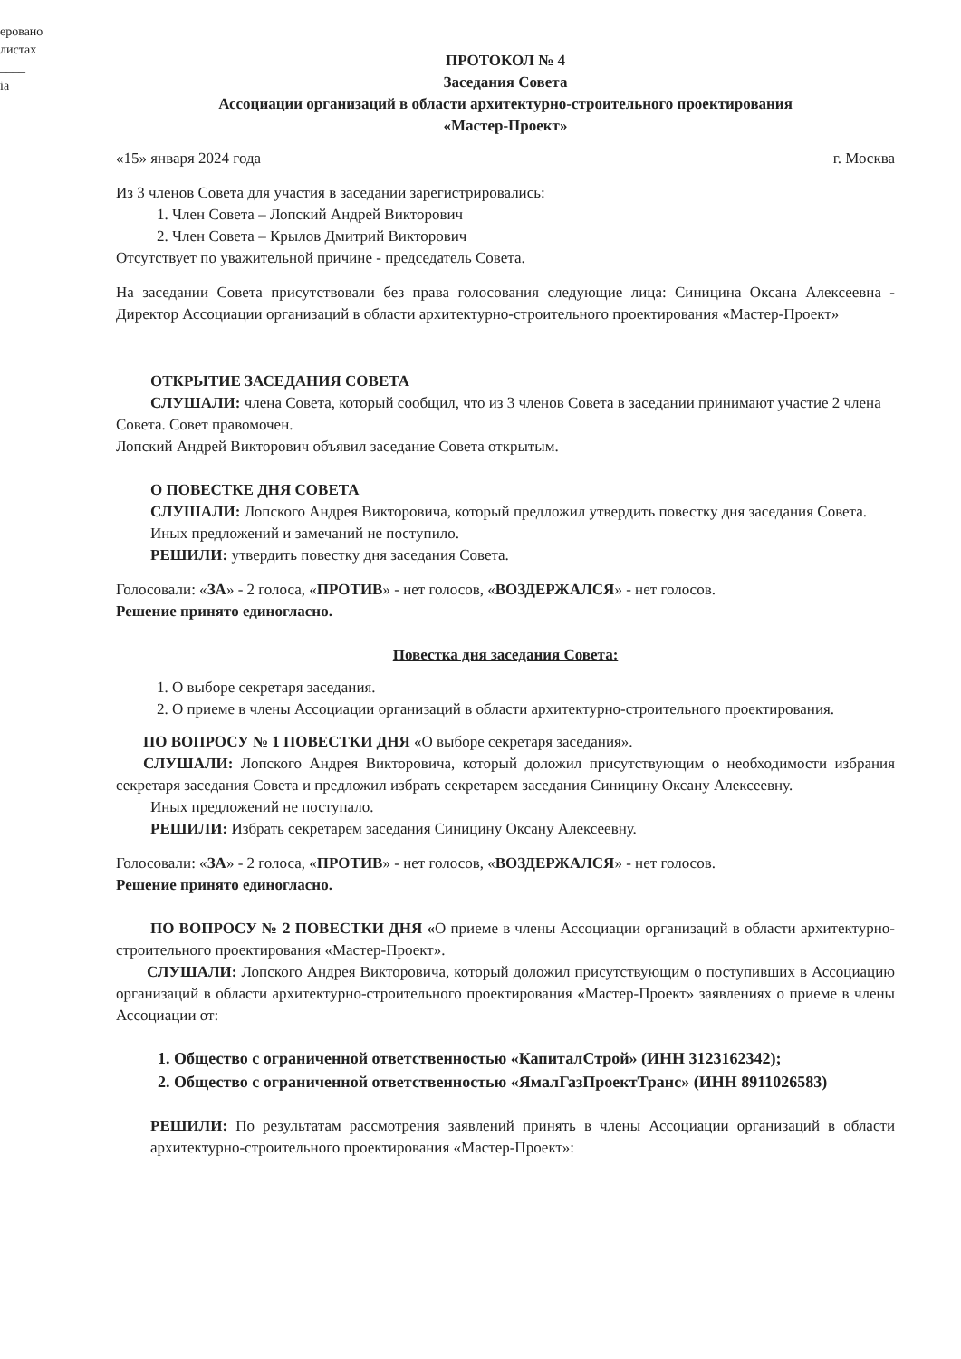еровано
листах
____
іа
ПРОТОКОЛ № 4
Заседания Совета
Ассоциации организаций в области архитектурно-строительного проектирования
«Мастер-Проект»
«15» января 2024 года г. Москва
Из 3 членов Совета для участия в заседании зарегистрировались:
1. Член Совета – Лопский Андрей Викторович
2. Член Совета – Крылов Дмитрий Викторович
Отсутствует по уважительной причине - председатель Совета.
На заседании Совета присутствовали без права голосования следующие лица: Синицина Оксана Алексеевна - Директор Ассоциации организаций в области архитектурно-строительного проектирования «Мастер-Проект»
ОТКРЫТИЕ ЗАСЕДАНИЯ СОВЕТА
СЛУШАЛИ: члена Совета, который сообщил, что из 3 членов Совета в заседании принимают участие 2 члена Совета. Совет правомочен.
Лопский Андрей Викторович объявил заседание Совета открытым.
О ПОВЕСТКЕ ДНЯ СОВЕТА
СЛУШАЛИ: Лопского Андрея Викторовича, который предложил утвердить повестку дня заседания Совета.
Иных предложений и замечаний не поступило.
РЕШИЛИ: утвердить повестку дня заседания Совета.
Голосовали: «ЗА» - 2 голоса, «ПРОТИВ» - нет голосов, «ВОЗДЕРЖАЛСЯ» - нет голосов.
Решение принято единогласно.
Повестка дня заседания Совета:
1. О выборе секретаря заседания.
2. О приеме в члены Ассоциации организаций в области архитектурно-строительного проектирования.
ПО ВОПРОСУ № 1 ПОВЕСТКИ ДНЯ «О выборе секретаря заседания».
СЛУШАЛИ: Лопского Андрея Викторовича, который доложил присутствующим о необходимости избрания секретаря заседания Совета и предложил избрать секретарем заседания Синицину Оксану Алексеевну.
Иных предложений не поступало.
РЕШИЛИ: Избрать секретарем заседания Синицину Оксану Алексеевну.
Голосовали: «ЗА» - 2 голоса, «ПРОТИВ» - нет голосов, «ВОЗДЕРЖАЛСЯ» - нет голосов.
Решение принято единогласно.
ПО ВОПРОСУ № 2 ПОВЕСТКИ ДНЯ «О приеме в члены Ассоциации организаций в области архитектурно-строительного проектирования «Мастер-Проект».
СЛУШАЛИ: Лопского Андрея Викторовича, который доложил присутствующим о поступивших в Ассоциацию организаций в области архитектурно-строительного проектирования «Мастер-Проект» заявлениях о приеме в члены Ассоциации от:
1. Общество с ограниченной ответственностью «КапиталСтрой» (ИНН 3123162342);
2. Общество с ограниченной ответственностью «ЯмалГазПроектТранс» (ИНН 8911026583)
РЕШИЛИ: По результатам рассмотрения заявлений принять в члены Ассоциации организаций в области архитектурно-строительного проектирования «Мастер-Проект»: